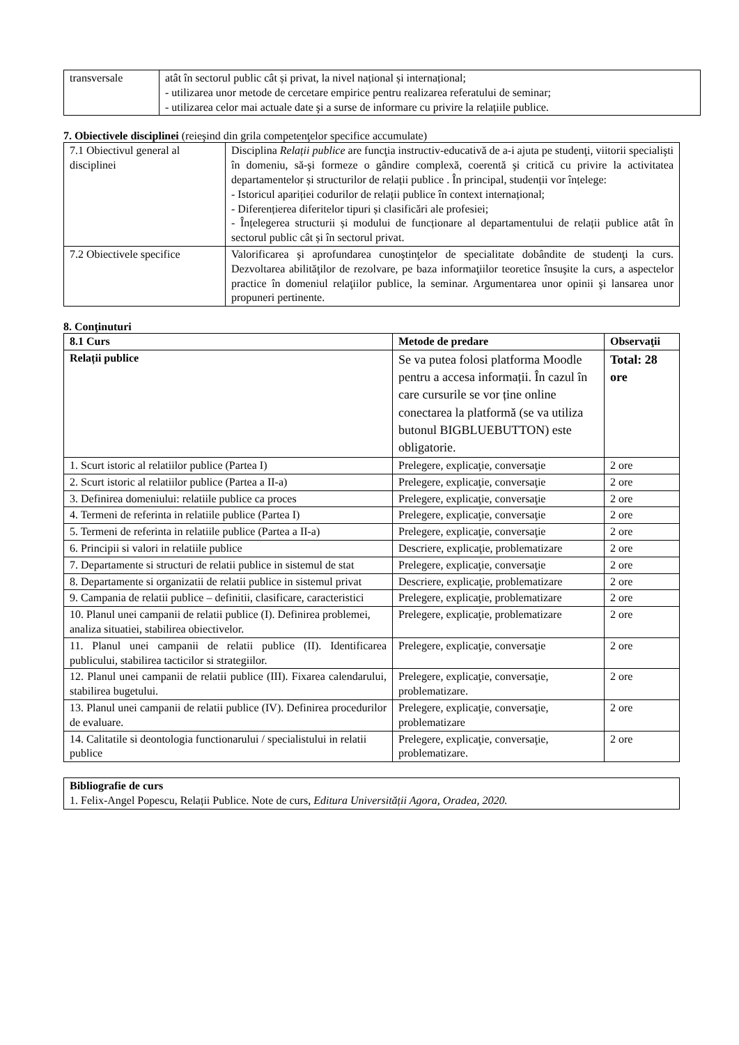| transversale | atât în sectorul public cât și privat, la nivel național și internațional; - utilizarea unor metode de cercetare empirice pentru realizarea referatului de seminar; - utilizarea celor mai actuale date şi a surse de informare cu privire la relațiile publice. |
7. Obiectivele disciplinei (reieşind din grila competenţelor specifice accumulate)
| 7.1 Obiectivul general al disciplinei | Disciplina Relații publice are funcţia instructiv-educativă de a-i ajuta pe studenţi, viitorii specialişti în domeniu, să-şi formeze o gândire complexă, coerentă şi critică cu privire la activitatea departamentelor și structurilor de relații publice . În principal, studenții vor înțelege: - Istoricul apariției codurilor de relații publice în context internațional; - Diferențierea diferitelor tipuri și clasificări ale profesiei; - Înțelegerea structurii și modului de funcționare al departamentului de relații publice atât în sectorul public cât și în sectorul privat. |
| 7.2 Obiectivele specifice | Valorificarea şi aprofundarea cunoştinţelor de specialitate dobândite de studenţi la curs. Dezvoltarea abilităţilor de rezolvare, pe baza informaţiilor teoretice însuşite la curs, a aspectelor practice în domeniul relaţiilor publice, la seminar. Argumentarea unor opinii şi lansarea unor propuneri pertinente. |
8. Conţinuturi
| 8.1 Curs | Metode de predare | Observaţii |
| --- | --- | --- |
| Relații publice | Se va putea folosi platforma Moodle pentru a accesa informații. În cazul în care cursurile se vor ține online conectarea la platformă (se va utiliza butonul BIGBLUEBUTTON) este obligatorie. | Total: 28 ore |
| 1. Scurt istoric al relatiilor publice (Partea I) | Prelegere, explicaţie, conversaţie | 2 ore |
| 2. Scurt istoric al relatiilor publice (Partea a II-a) | Prelegere, explicaţie, conversaţie | 2 ore |
| 3. Definirea domeniului: relatiile publice ca proces | Prelegere, explicaţie, conversaţie | 2 ore |
| 4. Termeni de referinta in relatiile publice (Partea I) | Prelegere, explicaţie, conversaţie | 2 ore |
| 5. Termeni de referinta in relatiile publice (Partea a II-a) | Prelegere, explicaţie, conversaţie | 2 ore |
| 6. Principii si valori in relatiile publice | Descriere, explicaţie, problematizare | 2 ore |
| 7. Departamente si structuri de relatii publice in sistemul de stat | Prelegere, explicaţie, conversaţie | 2 ore |
| 8. Departamente si organizatii de relatii publice in sistemul privat | Descriere, explicaţie, problematizare | 2 ore |
| 9. Campania de relatii publice – definitii, clasificare, caracteristici | Prelegere, explicaţie, problematizare | 2 ore |
| 10. Planul unei campanii de relatii publice (I). Definirea problemei, analiza situatiei, stabilirea obiectivelor. | Prelegere, explicaţie, problematizare | 2 ore |
| 11. Planul unei campanii de relatii publice (II). Identificarea publicului, stabilirea tacticilor si strategiilor. | Prelegere, explicaţie, conversaţie | 2 ore |
| 12. Planul unei campanii de relatii publice (III). Fixarea calendarului, stabilirea bugetului. | Prelegere, explicaţie, conversaţie, problematizare. | 2 ore |
| 13. Planul unei campanii de relatii publice (IV). Definirea procedurilor de evaluare. | Prelegere, explicaţie, conversaţie, problematizare | 2 ore |
| 14. Calitatile si deontologia functionarului / specialistului in relatii publice | Prelegere, explicaţie, conversaţie, problematizare. | 2 ore |
| Bibliografie de curs 1. Felix-Angel Popescu, Relații Publice. Note de curs, Editura Universității Agora, Oradea, 2020. |